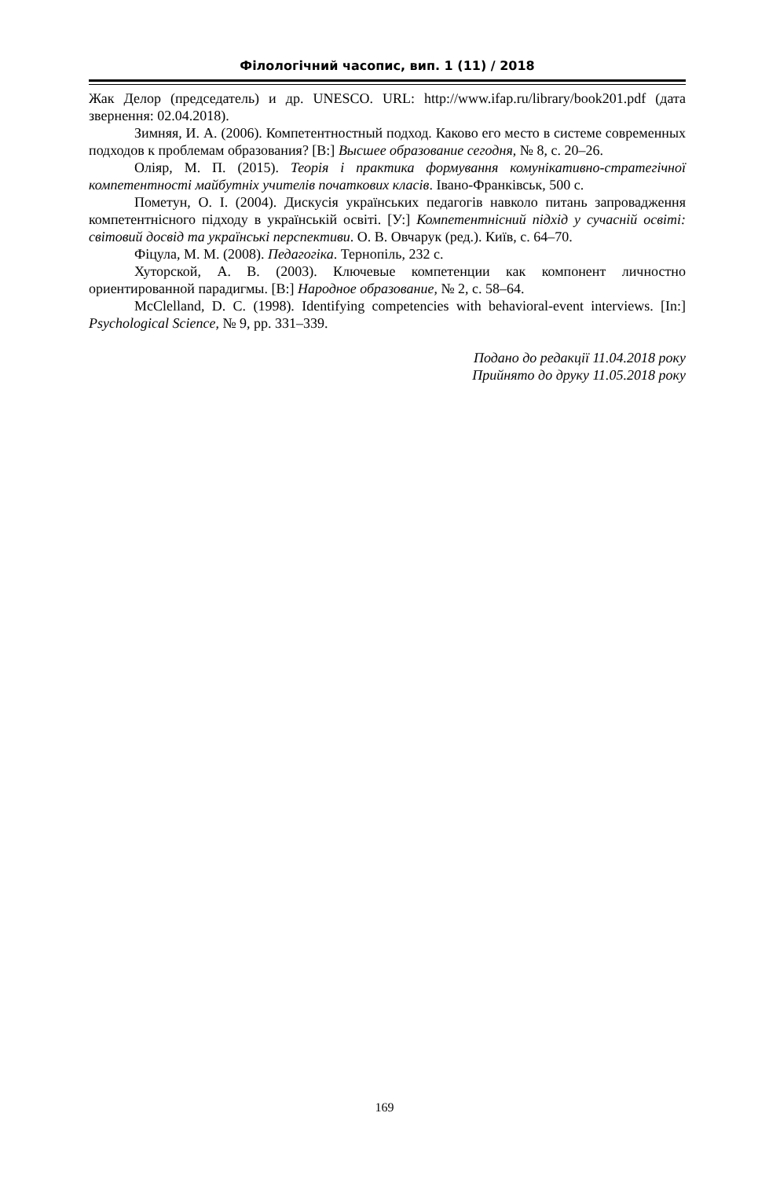Філологічний часопис, вип. 1 (11) / 2018
Жак Делор (председатель) и др. UNESCO. URL: http://www.ifap.ru/library/book201.pdf (дата звернення: 02.04.2018).
Зимняя, И. А. (2006). Компетентностный подход. Каково его место в системе современных подходов к проблемам образования? [В:] Высшее образование сегодня, № 8, с. 20–26.
Оліяр, М. П. (2015). Теорія і практика формування комунікативно-стратегічної компетентності майбутніх учителів початкових класів. Івано-Франківськ, 500 с.
Пометун, О. І. (2004). Дискусія українських педагогів навколо питань запровадження компетентнісного підходу в українській освіті. [У:] Компетентнісний підхід у сучасній освіті: світовий досвід та українські перспективи. О. В. Овчарук (ред.). Київ, с. 64–70.
Фіцула, М. М. (2008). Педагогіка. Тернопіль, 232 с.
Хуторской, А. В. (2003). Ключевые компетенции как компонент личностно ориентированной парадигмы. [В:] Народное образование, № 2, с. 58–64.
McClelland, D. C. (1998). Identifying competencies with behavioral-event interviews. [In:] Psychological Science, № 9, pp. 331–339.
Подано до редакції 11.04.2018 року
Прийнято до друку 11.05.2018 року
169